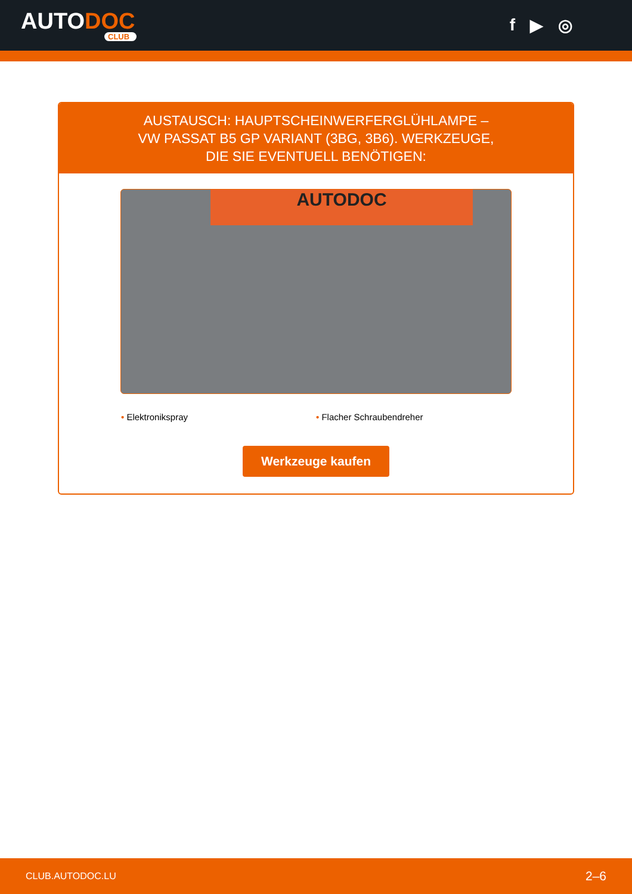AUTODOC
CLUB
f ▶ ◎
AUSTAUSCH: HAUPTSCHEINWERFERGLÜHLAMPE –
VW PASSAT B5 GP VARIANT (3BG, 3B6). WERKZEUGE,
DIE SIE EVENTUELL BENÖTIGEN:
AUTODOC
• Elektronikspray • Flacher Schraubendreher
Werkzeuge kaufen
CLUB.AUTODOC.LU 2–6